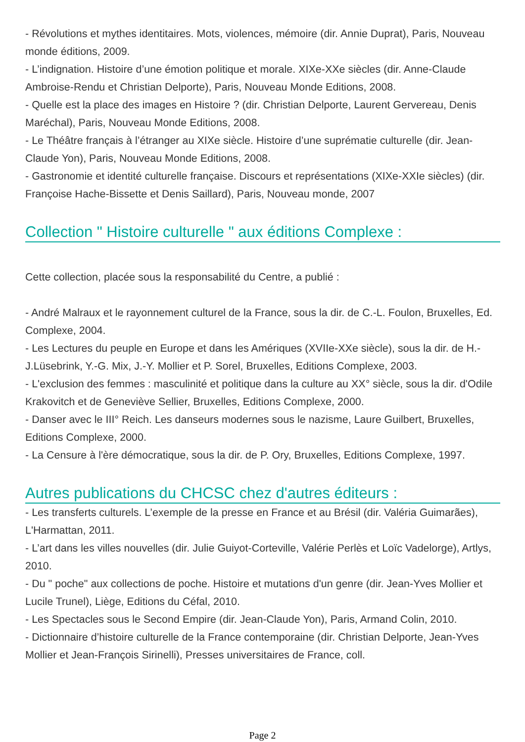- Révolutions et mythes identitaires. Mots, violences, mémoire (dir. Annie Duprat), Paris, Nouveau monde éditions, 2009.
- L’indignation. Histoire d’une émotion politique et morale. XIXe-XXe siècles (dir. Anne-Claude Ambroise-Rendu et Christian Delporte), Paris, Nouveau Monde Editions, 2008.
- Quelle est la place des images en Histoire ? (dir. Christian Delporte, Laurent Gervereau, Denis Maréchal), Paris, Nouveau Monde Editions, 2008.
- Le Théâtre français à l’étranger au XIXe siècle. Histoire d’une suprématie culturelle (dir. Jean-Claude Yon), Paris, Nouveau Monde Editions, 2008.
- Gastronomie et identité culturelle française. Discours et représentations (XIXe-XXIe siècles) (dir. Françoise Hache-Bissette et Denis Saillard), Paris, Nouveau monde, 2007
Collection " Histoire culturelle " aux éditions Complexe :
Cette collection, placée sous la responsabilité du Centre, a publié :
- André Malraux et le rayonnement culturel de la France, sous la dir. de C.-L. Foulon, Bruxelles, Ed. Complexe, 2004.
- Les Lectures du peuple en Europe et dans les Amériques (XVIIe-XXe siècle), sous la dir. de H.-J.Lüsebrink, Y.-G. Mix, J.-Y. Mollier et P. Sorel, Bruxelles, Editions Complexe, 2003.
- L'exclusion des femmes : masculinité et politique dans la culture au XX° siècle, sous la dir. d'Odile Krakovitch et de Geneviève Sellier, Bruxelles, Editions Complexe, 2000.
- Danser avec le III° Reich. Les danseurs modernes sous le nazisme, Laure Guilbert, Bruxelles, Editions Complexe, 2000.
- La Censure à l'ère démocratique, sous la dir. de P. Ory, Bruxelles, Editions Complexe, 1997.
Autres publications du CHCSC chez d'autres éditeurs :
- Les transferts culturels. L’exemple de la presse en France et au Brésil (dir. Valéria Guimarães), L'Harmattan, 2011.
- L’art dans les villes nouvelles (dir. Julie Guiyot-Corteville, Valérie Perlès et Loïc Vadelorge), Artlys, 2010.
- Du " poche" aux collections de poche. Histoire et mutations d'un genre (dir. Jean-Yves Mollier et Lucile Trunel), Liège, Editions du Céfal, 2010.
- Les Spectacles sous le Second Empire (dir. Jean-Claude Yon), Paris, Armand Colin, 2010.
- Dictionnaire d’histoire culturelle de la France contemporaine (dir. Christian Delporte, Jean-Yves Mollier et Jean-François Sirinelli), Presses universitaires de France, coll.
Page 2